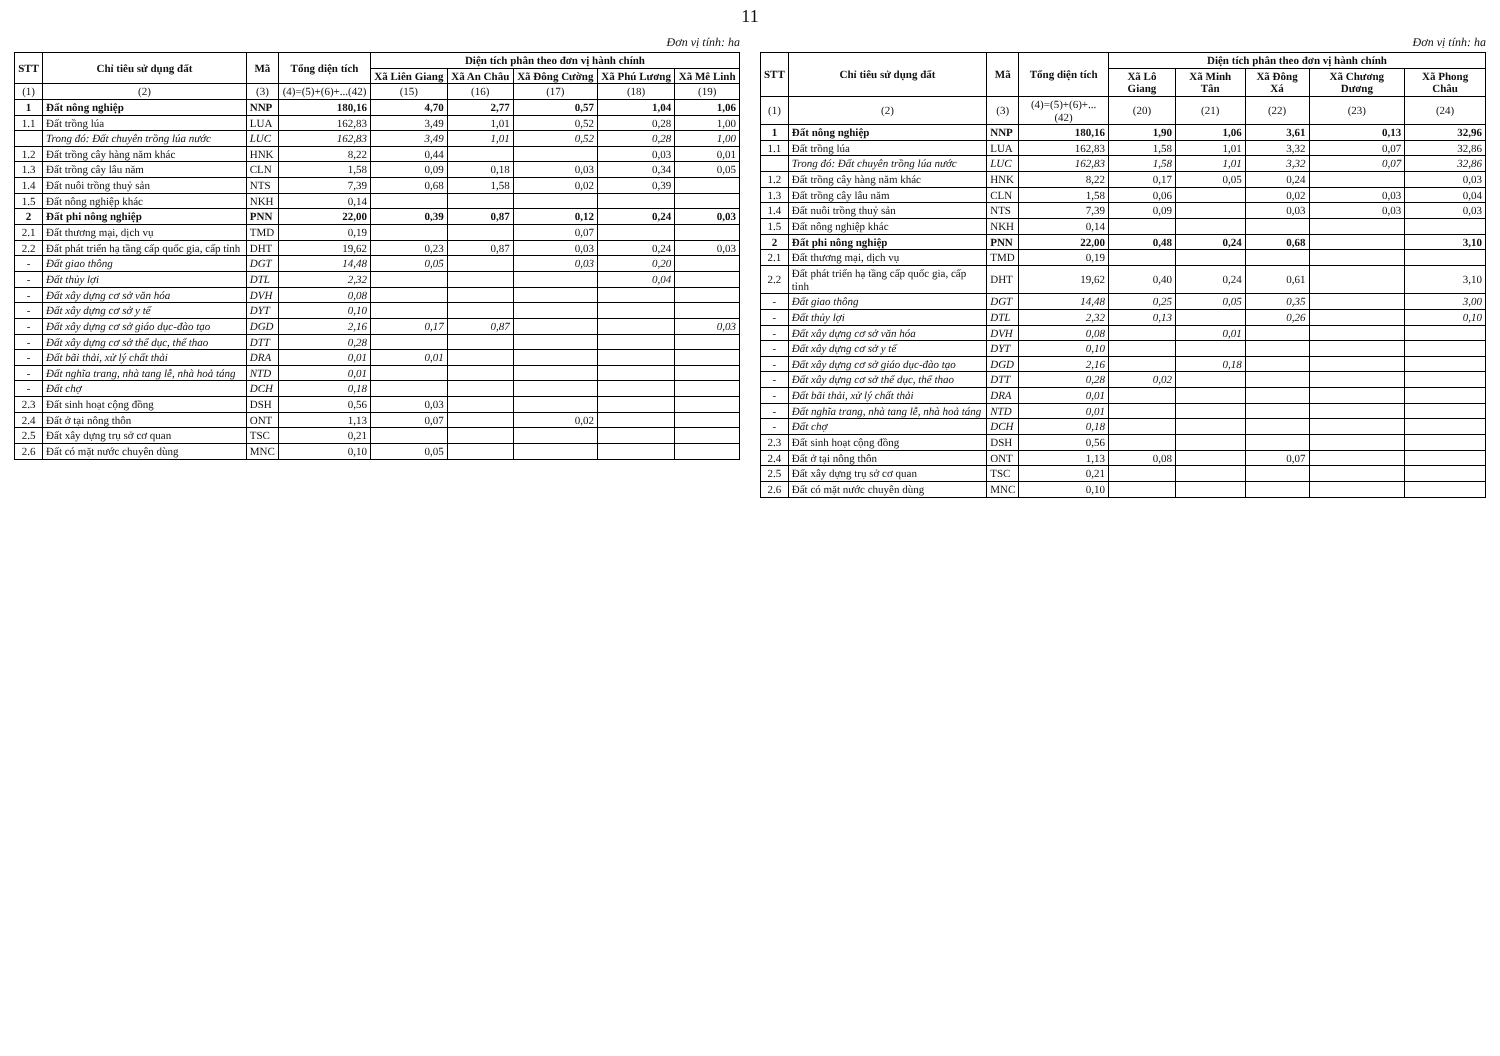11
Đơn vị tính: ha
| STT | Chỉ tiêu sử dụng đất | Mã | Tổng diện tích | Diện tích phân theo đơn vị hành chính | | | | |
| --- | --- | --- | --- | --- | --- | --- | --- | --- |
| | | | | Xã Liên Giang | Xã An Châu | Xã Đông Cường | Xã Phú Lương | Xã Mê Linh |
| (1) | (2) | (3) | (4)=(5)+(6)+...(42) | (15) | (16) | (17) | (18) | (19) |
| 1 | Đất nông nghiệp | NNP | 180,16 | 4,70 | 2,77 | 0,57 | 1,04 | 1,06 |
| 1.1 | Đất trồng lúa | LUA | 162,83 | 3,49 | 1,01 | 0,52 | 0,28 | 1,00 |
| | Trong đó: Đất chuyên trồng lúa nước | LUC | 162,83 | 3,49 | 1,01 | 0,52 | 0,28 | 1,00 |
| 1.2 | Đất trồng cây hàng năm khác | HNK | 8,22 | 0,44 | | | 0,03 | 0,01 |
| 1.3 | Đất trồng cây lâu năm | CLN | 1,58 | 0,09 | 0,18 | 0,03 | 0,34 | 0,05 |
| 1.4 | Đất nuôi trồng thuỷ sản | NTS | 7,39 | 0,68 | 1,58 | 0,02 | 0,39 | |
| 1.5 | Đất nông nghiệp khác | NKH | 0,14 | | | | | |
| 2 | Đất phi nông nghiệp | PNN | 22,00 | 0,39 | 0,87 | 0,12 | 0,24 | 0,03 |
| 2.1 | Đất thương mại, dịch vụ | TMD | 0,19 | | | 0,07 | | |
| 2.2 | Đất phát triển hạ tầng cấp quốc gia, cấp tỉnh | DHT | 19,62 | 0,23 | 0,87 | 0,03 | 0,24 | 0,03 |
| - | Đất giao thông | DGT | 14,48 | 0,05 | | 0,03 | 0,20 | |
| - | Đất thủy lợi | DTL | 2,32 | | | | 0,04 | |
| - | Đất xây dựng cơ sở văn hóa | DVH | 0,08 | | | | | |
| - | Đất xây dựng cơ sở y tế | DYT | 0,10 | | | | | |
| - | Đất xây dựng cơ sở giáo dục-đào tạo | DGD | 2,16 | 0,17 | 0,87 | | | 0,03 |
| - | Đất xây dựng cơ sở thể dục, thể thao | DTT | 0,28 | | | | | |
| - | Đất bãi thải, xử lý chất thải | DRA | 0,01 | 0,01 | | | | |
| - | Đất nghĩa trang, nhà tang lễ, nhà hoả táng | NTD | 0,01 | | | | | |
| - | Đất chợ | DCH | 0,18 | | | | | |
| 2.3 | Đất sinh hoạt cộng đồng | DSH | 0,56 | 0,03 | | | | |
| 2.4 | Đất ở tại nông thôn | ONT | 1,13 | 0,07 | | 0,02 | | |
| 2.5 | Đất xây dựng trụ sở cơ quan | TSC | 0,21 | | | | | |
| 2.6 | Đất có mặt nước chuyên dùng | MNC | 0,10 | 0,05 | | | | |
Đơn vị tính: ha
| STT | Chỉ tiêu sử dụng đất | Mã | Tổng diện tích | Diện tích phân theo đơn vị hành chính | | | | |
| --- | --- | --- | --- | --- | --- | --- | --- | --- |
| | | | | Xã Lô Giang | Xã Minh Tân | Xã Đông Xá | Xã Chương Dương | Xã Phong Châu |
| (1) | (2) | (3) | (4)=(5)+(6)+...(42) | (20) | (21) | (22) | (23) | (24) |
| 1 | Đất nông nghiệp | NNP | 180,16 | 1,90 | 1,06 | 3,61 | 0,13 | 32,96 |
| 1.1 | Đất trồng lúa | LUA | 162,83 | 1,58 | 1,01 | 3,32 | 0,07 | 32,86 |
| | Trong đó: Đất chuyên trồng lúa nước | LUC | 162,83 | 1,58 | 1,01 | 3,32 | 0,07 | 32,86 |
| 1.2 | Đất trồng cây hàng năm khác | HNK | 8,22 | 0,17 | 0,05 | 0,24 | | 0,03 |
| 1.3 | Đất trồng cây lâu năm | CLN | 1,58 | 0,06 | | 0,02 | 0,03 | 0,04 |
| 1.4 | Đất nuôi trồng thuỷ sản | NTS | 7,39 | 0,09 | | 0,03 | 0,03 | 0,03 |
| 1.5 | Đất nông nghiệp khác | NKH | 0,14 | | | | | |
| 2 | Đất phi nông nghiệp | PNN | 22,00 | 0,48 | 0,24 | 0,68 | | 3,10 |
| 2.1 | Đất thương mại, dịch vụ | TMD | 0,19 | | | | | |
| 2.2 | Đất phát triển hạ tầng cấp quốc gia, cấp tỉnh | DHT | 19,62 | 0,40 | 0,24 | 0,61 | | 3,10 |
| - | Đất giao thông | DGT | 14,48 | 0,25 | 0,05 | 0,35 | | 3,00 |
| - | Đất thủy lợi | DTL | 2,32 | 0,13 | | 0,26 | | 0,10 |
| - | Đất xây dựng cơ sở văn hóa | DVH | 0,08 | | 0,01 | | | |
| - | Đất xây dựng cơ sở y tế | DYT | 0,10 | | | | | |
| - | Đất xây dựng cơ sở giáo dục-đào tạo | DGD | 2,16 | | 0,18 | | | |
| - | Đất xây dựng cơ sở thể dục, thể thao | DTT | 0,28 | 0,02 | | | | |
| - | Đất bãi thải, xử lý chất thải | DRA | 0,01 | | | | | |
| - | Đất nghĩa trang, nhà tang lễ, nhà hoả táng | NTD | 0,01 | | | | | |
| - | Đất chợ | DCH | 0,18 | | | | | |
| 2.3 | Đất sinh hoạt cộng đồng | DSH | 0,56 | | | | | |
| 2.4 | Đất ở tại nông thôn | ONT | 1,13 | 0,08 | | 0,07 | | |
| 2.5 | Đất xây dựng trụ sở cơ quan | TSC | 0,21 | | | | | |
| 2.6 | Đất có mặt nước chuyên dùng | MNC | 0,10 | | | | | |